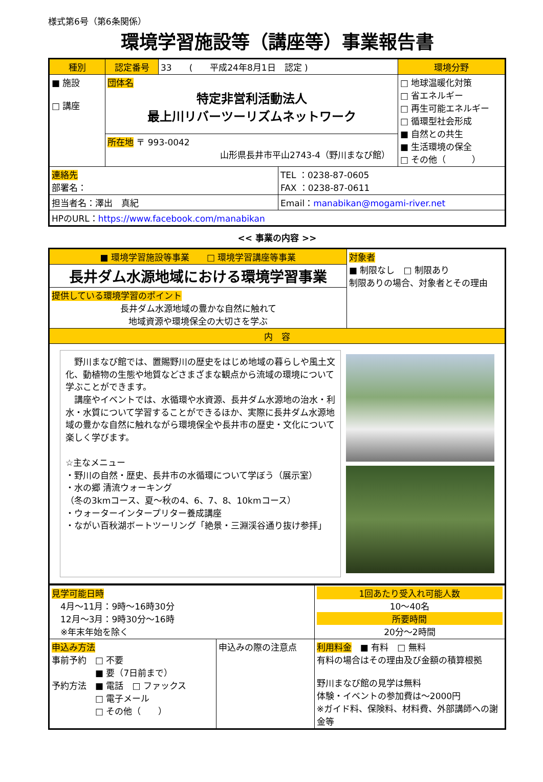様式第6号（第6条関係）
環境学習施設等（講座等）事業報告書
| 種別 | 認定番号 | 33 ( 平成24年8月1日 認定 ) | | 環境分野 |
| ■ 施設 □ 講座 | 団体名 特定非営利活動法人 最上川リバーツーリズムネットワーク | | | □ 地球温暖化対策 □ 省エネルギー □ 再生可能エネルギー □ 循環型社会形成 ■ 自然との共生 ■ 生活環境の保全 □ その他（ ） |
| | 所在地 〒 993-0042 山形県長井市平山2743-4（野川まなび館） | | | |
| 連絡先 部署名： | | | TEL ：0238-87-0605 FAX ：0238-87-0611 | |
| 担当者名：澤出 真紀 | | | Email： manabikan@mogami-river.net | |
| HPのURL： https://www.facebook.com/manabikan | | | | |
<< 事業の内容 >>
| ■ 環境学習施設等事業 □ 環境学習講座等事業 | 対象者 ■ 制限なし □ 制限あり 制限ありの場合、対象者とその理由 |
| 長井ダム水源地域における環境学習事業 | |
| 提供している環境学習のポイント 長井ダム水源地域の豊かな自然に触れて 地域資源や環境保全の大切さを学ぶ | |
| 内 容 | |
| 野川まなび館では、置賜野川の歴史をはじめ地域の暮らしや風土文化、動植物の生態や地質などさまざまな観点から流域の環境について学ぶことができます。 講座やイベントでは、水循環や水資源、長井ダム水源地の治水・利水・水質について学習することができるほか、実際に長井ダム水源地域の豊かな自然に触れながら環境保全や長井市の歴史・文化について楽しく学びます。 ☆主なメニュー ・野川の自然・歴史、長井市の水循環について学ぼう（展示室） ・水の郷 清流ウォーキング （冬の3kmコース、夏～秋の4、6、7、8、10kmコース） ・ウォーターインタープリター養成講座 ・ながい百秋湖ボートツーリング「絶景・三淵渓谷通り抜け参拝」 | |
| 見学可能日時 4月～11月：9時～16時30分 12月～3月：9時30分～16時 ※年末年始を除く | | 1回あたり受入れ可能人数 10～40名 所要時間 20分～2時間 |
| 申込み方法 事前予約 □ 不要 ■ 要（7日前まで） 予約方法 ■ 電話 □ ファックス □ 電子メール □ その他（ ） | 申込みの際の注意点 | 利用料金 ■ 有料 □ 無料 有料の場合はその理由及び金額の積算根拠 野川まなび館の見学は無料 体験・イベントの参加費は～2000円 ※ガイド料、保険料、材料費、外部講師への謝金等 |